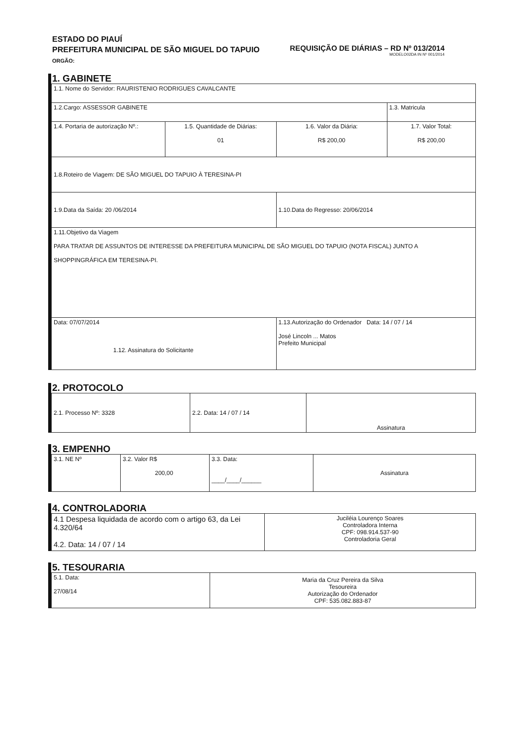ESTADO DO PIAUÍ
PREFEITURA MUNICIPAL DE SÃO MIGUEL DO TAPUIO
ORGÃO:
REQUISIÇÃO DE DIÁRIAS – RD Nº 013/2014
MODELO02DA IN Nº 001/2014
1. GABINETE
| 1.1. Nome do Servidor: RAURISTENIO RODRIGUES CAVALCANTE | | | |
| 1.2.Cargo: ASSESSOR GABINETE | | | 1.3. Matricula |
| 1.4. Portaria de autorização Nº.: | 1.5. Quantidade de Diárias: 01 | 1.6. Valor da Diária: R$ 200,00 | 1.7. Valor Total: R$ 200,00 |
| 1.8.Roteiro de Viagem: DE SÃO MIGUEL DO TAPUIO À TERESINA-PI | | | |
| 1.9.Data da Saída: 20 /06/2014 | | 1.10.Data do Regresso: 20/06/2014 | |
| 1.11.Objetivo da Viagem PARA TRATAR DE ASSUNTOS DE INTERESSE DA PREFEITURA MUNICIPAL DE SÃO MIGUEL DO TAPUIO (NOTA FISCAL) JUNTO A SHOPPINGRÁFICA EM TERESINA-PI. | | | |
| Data: 07/07/2014 1.12. Assinatura do Solicitante | | 1.13.Autorização do Ordenador Data: 14 / 07 / 14 José Lincoln ... Matos Prefeito Municipal | |
2. PROTOCOLO
| 2.1. Processo Nº: 3328 | 2.2. Data: 14 / 07 / 14 | Assinatura |
3. EMPENHO
| 3.1. NE Nº | 3.2. Valor R$ 200,00 | 3.3. Data: ____/____/______ | Assinatura |
4. CONTROLADORIA
| 4.1 Despesa liquidada de acordo com o artigo 63, da Lei 4.320/64 4.2. Data: 14 / 07 / 14 | Juciléia Lourenço Soares Controladora Interna CPF: 098.914.537-90 Controladoria Geral |
5. TESOURARIA
| 5.1. Data: 27/08/14 | Maria da Cruz Pereira da Silva Tesoureira Autorização do Ordenador CPF: 535.082.883-87 |